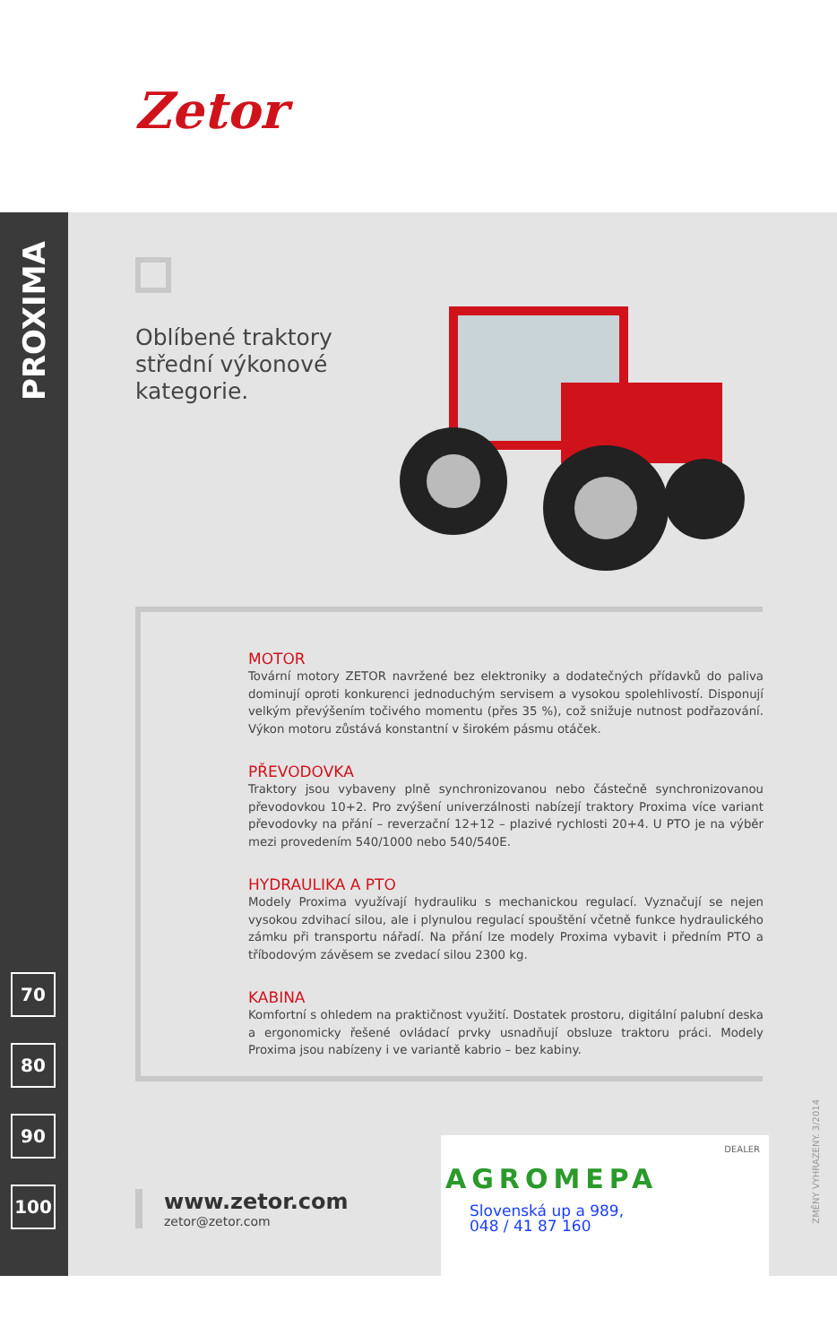Zetor
PROXIMA
70
80
90
100
Oblíbené traktory
střední výkonové
kategorie.
MOTOR
Tovární motory ZETOR navržené bez elektroniky a dodatečných přídavků do paliva dominují oproti konkurenci jednoduchým servisem a vysokou spolehlivostí. Disponují velkým převýšením točivého momentu (přes 35 %), což snižuje nutnost podřazování. Výkon motoru zůstává konstantní v širokém pásmu otáček.
PŘEVODOVKA
Traktory jsou vybaveny plně synchronizovanou nebo částečně synchronizovanou převodovkou 10+2. Pro zvýšení univerzálnosti nabízejí traktory Proxima více variant převodovky na přání – reverzační 12+12 – plazivé rychlosti 20+4. U PTO je na výběr mezi provedením 540/1000 nebo 540/540E.
HYDRAULIKA A PTO
Modely Proxima využívají hydrauliku s mechanickou regulací. Vyznačují se nejen vysokou zdvihací silou, ale i plynulou regulací spouštění včetně funkce hydraulického zámku při transportu nářadí. Na přání lze modely Proxima vybavit i předním PTO a tříbodovým závěsem se zvedací silou 2300 kg.
KABINA
Komfortní s ohledem na praktičnost využití. Dostatek prostoru, digitální palubní deska a ergonomicky řešené ovládací prvky usnadňují obsluze traktoru práci. Modely Proxima jsou nabízeny i ve variantě kabrio – bez kabiny.
www.zetor.com
zetor@zetor.com
DEALER
AGROMEPA
Slovenská up a 989,
048 / 41 87 160
ZMĚNY VYHRAZENY. 3/2014